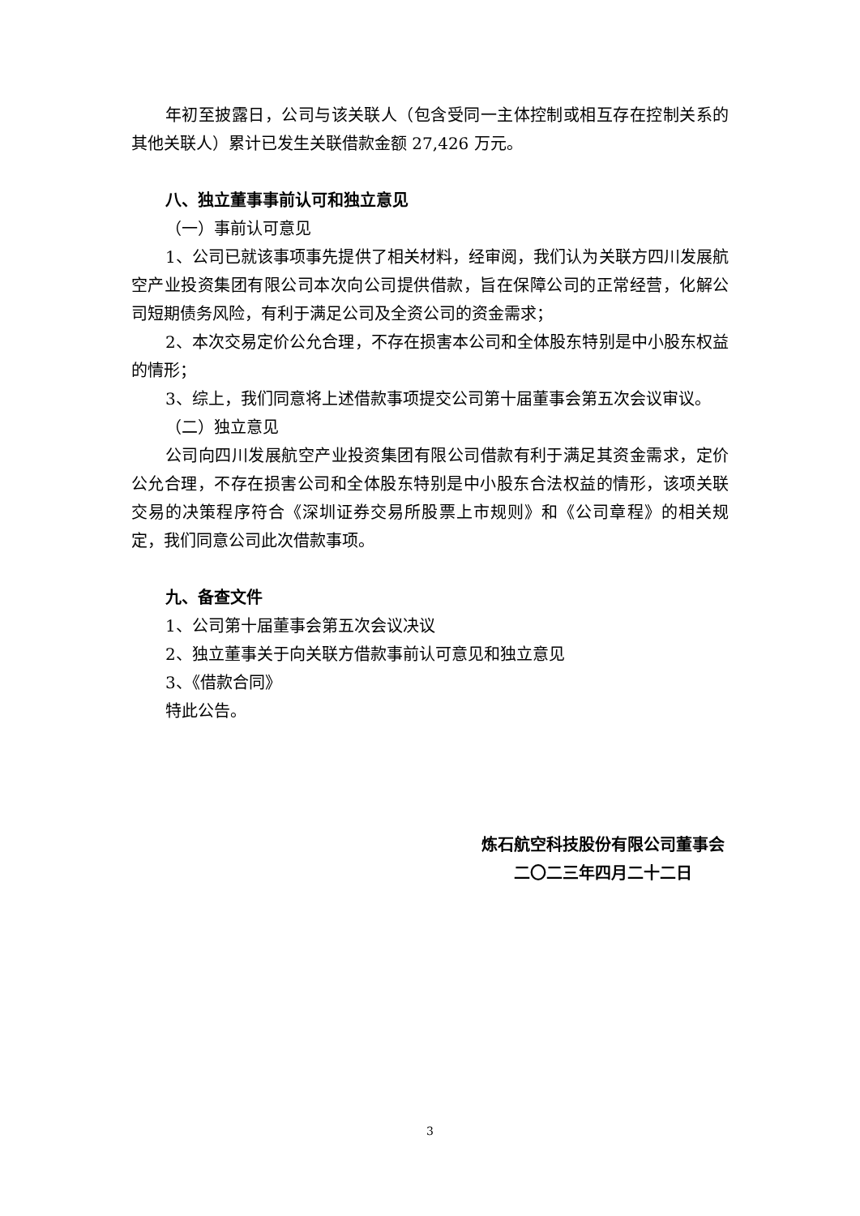年初至披露日，公司与该关联人（包含受同一主体控制或相互存在控制关系的其他关联人）累计已发生关联借款金额 27,426 万元。
八、独立董事事前认可和独立意见
（一）事前认可意见
1、公司已就该事项事先提供了相关材料，经审阅，我们认为关联方四川发展航空产业投资集团有限公司本次向公司提供借款，旨在保障公司的正常经营，化解公司短期债务风险，有利于满足公司及全资公司的资金需求；
2、本次交易定价公允合理，不存在损害本公司和全体股东特别是中小股东权益的情形；
3、综上，我们同意将上述借款事项提交公司第十届董事会第五次会议审议。
（二）独立意见
公司向四川发展航空产业投资集团有限公司借款有利于满足其资金需求，定价公允合理，不存在损害公司和全体股东特别是中小股东合法权益的情形，该项关联交易的决策程序符合《深圳证券交易所股票上市规则》和《公司章程》的相关规定，我们同意公司此次借款事项。
九、备查文件
1、公司第十届董事会第五次会议决议
2、独立董事关于向关联方借款事前认可意见和独立意见
3、《借款合同》
特此公告。
炼石航空科技股份有限公司董事会
二〇二三年四月二十二日
3